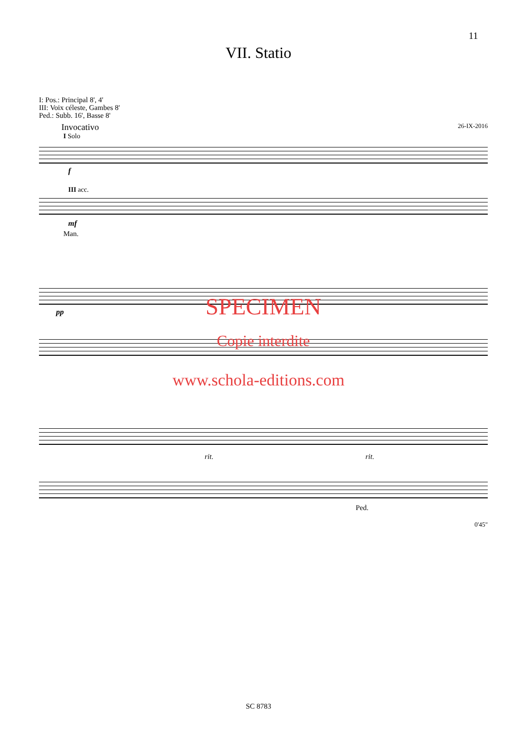11
VII. Statio
I: Pos.: Principal 8', 4'
III: Voix céleste, Gambes 8'
Ped.: Subb. 16', Basse 8'
Invocativo 26-IX-2016
I Solo
f
III acc.
mf
Man.
pp
SPECIMEN
Copie interdite
www.schola-editions.com
rit. rit.
Ped.
0'45"
SC 8783